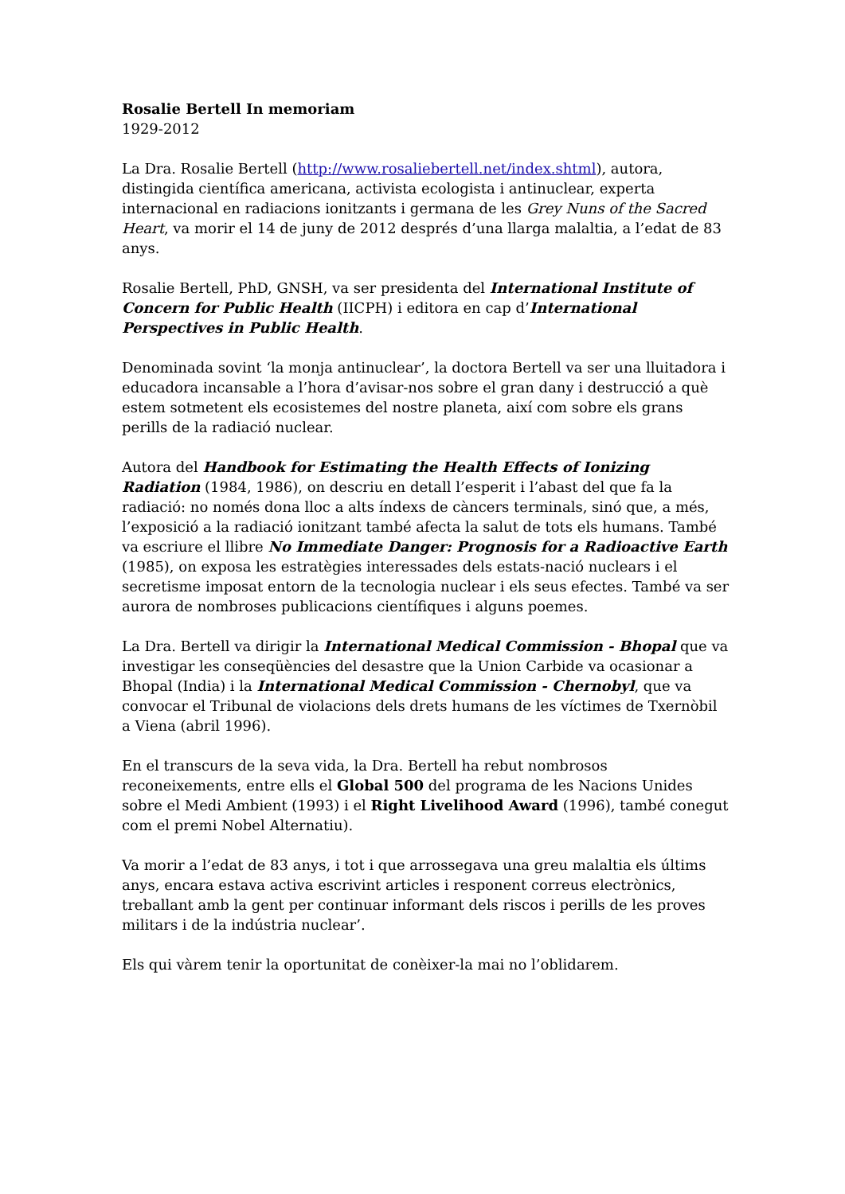Rosalie Bertell In memoriam
1929-2012
La Dra. Rosalie Bertell (http://www.rosaliebertell.net/index.shtml), autora, distingida científica americana, activista ecologista i antinuclear, experta internacional en radiacions ionitzants i germana de les Grey Nuns of the Sacred Heart, va morir el 14 de juny de 2012 després d’una llarga malaltia, a l’edat de 83 anys.
Rosalie Bertell, PhD, GNSH, va ser presidenta del International Institute of Concern for Public Health (IICPH) i editora en cap d’International Perspectives in Public Health.
Denominada sovint ‘la monja antinuclear’, la doctora Bertell va ser una lluitadora i educadora incansable a l’hora d’avisar-nos sobre el gran dany i destrucció a què estem sotmetent els ecosistemes del nostre planeta, així com sobre els grans perills de la radiació nuclear.
Autora del Handbook for Estimating the Health Effects of Ionizing Radiation (1984, 1986), on descriu en detall l’esperit i l’abast del que fa la radiació: no només dona lloc a alts índexs de càncers terminals, sinó que, a més, l’exposició a la radiació ionitzant també afecta la salut de tots els humans. També va escriure el llibre No Immediate Danger: Prognosis for a Radioactive Earth (1985), on exposa les estratègies interessades dels estats-nació nuclears i el secretisme imposat entorn de la tecnologia nuclear i els seus efectes. També va ser aurora de nombroses publicacions científiques i alguns poemes.
La Dra. Bertell va dirigir la International Medical Commission - Bhopal que va investigar les conseqüències del desastre que la Union Carbide va ocasionar a Bhopal (India) i la International Medical Commission - Chernobyl, que va convocar el Tribunal de violacions dels drets humans de les víctimes de Txernòbil a Viena (abril 1996).
En el transcurs de la seva vida, la Dra. Bertell ha rebut nombrosos reconeixements, entre ells el Global 500 del programa de les Nacions Unides sobre el Medi Ambient (1993) i el Right Livelihood Award (1996), també conegut com el premi Nobel Alternatiu).
Va morir a l’edat de 83 anys, i tot i que arrossegava una greu malaltia els últims anys, encara estava activa escrivint articles i responent correus electrònics, treballant amb la gent per continuar informant dels riscos i perills de les proves militars i de la indústria nuclear’.
Els qui vàrem tenir la oportunitat de conèixer-la mai no l’oblidarem.